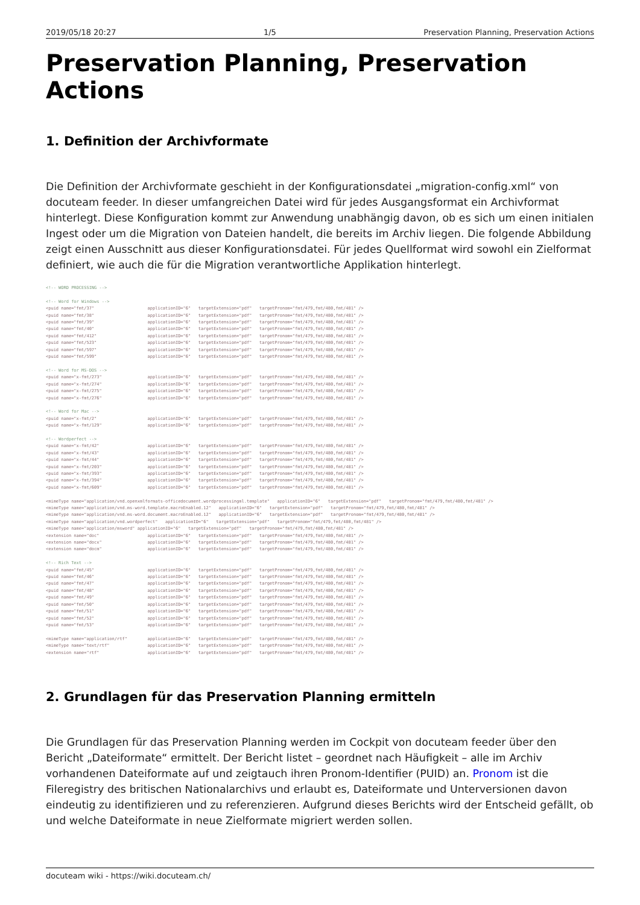2019/05/18 20:27 1/5 Preservation Planning, Preservation Actions
Preservation Planning, Preservation Actions
1. Definition der Archivformate
Die Definition der Archivformate geschieht in der Konfigurationsdatei „migration-config.xml“ von docuteam feeder. In dieser umfangreichen Datei wird für jedes Ausgangsformat ein Archivformat hinterlegt. Diese Konfiguration kommt zur Anwendung unabhängig davon, ob es sich um einen initialen Ingest oder um die Migration von Dateien handelt, die bereits im Archiv liegen. Die folgende Abbildung zeigt einen Ausschnitt aus dieser Konfigurationsdatei. Für jedes Quellformat wird sowohl ein Zielformat definiert, wie auch die für die Migration verantwortliche Applikation hinterlegt.
<!-- WORD PROCESSING --> <!-- Word for Windows --> <puid name="fmt/37" applicationID="6" targetExtension="pdf" targetPronom="fmt/479,fmt/480,fmt/481" /> <puid name="fmt/38" applicationID="6" targetExtension="pdf" targetPronom="fmt/479,fmt/480,fmt/481" /> <puid name="fmt/39" applicationID="6" targetExtension="pdf" targetPronom="fmt/479,fmt/480,fmt/481" /> <puid name="fmt/40" applicationID="6" targetExtension="pdf" targetPronom="fmt/479,fmt/480,fmt/481" /> <puid name="fmt/412" applicationID="6" targetExtension="pdf" targetPronom="fmt/479,fmt/480,fmt/481" /> <puid name="fmt/523" applicationID="6" targetExtension="pdf" targetPronom="fmt/479,fmt/480,fmt/481" /> <puid name="fmt/597" applicationID="6" targetExtension="pdf" targetPronom="fmt/479,fmt/480,fmt/481" /> <puid name="fmt/599" applicationID="6" targetExtension="pdf" targetPronom="fmt/479,fmt/480,fmt/481" /> <!-- Word for MS-DOS --> <puid name="x-fmt/273" applicationID="6" targetExtension="pdf" targetPronom="fmt/479,fmt/480,fmt/481" /> <puid name="x-fmt/274" applicationID="6" targetExtension="pdf" targetPronom="fmt/479,fmt/480,fmt/481" /> <puid name="x-fmt/275" applicationID="6" targetExtension="pdf" targetPronom="fmt/479,fmt/480,fmt/481" /> <puid name="x-fmt/276" applicationID="6" targetExtension="pdf" targetPronom="fmt/479,fmt/480,fmt/481" /> <!-- Word for Mac --> <puid name="x-fmt/2" applicationID="6" targetExtension="pdf" targetPronom="fmt/479,fmt/480,fmt/481" /> <puid name="x-fmt/129" applicationID="6" targetExtension="pdf" targetPronom="fmt/479,fmt/480,fmt/481" /> <!-- Wordperfect --> <puid name="x-fmt/42" applicationID="6" targetExtension="pdf" targetPronom="fmt/479,fmt/480,fmt/481" /> <puid name="x-fmt/43" applicationID="6" targetExtension="pdf" targetPronom="fmt/479,fmt/480,fmt/481" /> <puid name="x-fmt/44" applicationID="6" targetExtension="pdf" targetPronom="fmt/479,fmt/480,fmt/481" /> <puid name="x-fmt/203" applicationID="6" targetExtension="pdf" targetPronom="fmt/479,fmt/480,fmt/481" /> <puid name="x-fmt/393" applicationID="6" targetExtension="pdf" targetPronom="fmt/479,fmt/480,fmt/481" /> <puid name="x-fmt/394" applicationID="6" targetExtension="pdf" targetPronom="fmt/479,fmt/480,fmt/481" /> <puid name="x-fmt/609" applicationID="6" targetExtension="pdf" targetPronom="fmt/479,fmt/480,fmt/481" /> <mimeType name="application/vnd.openxmlformats-officedocument.wordprocessingml.template" applicationID="6" targetExtension="pdf" targetPronom="fmt/479,fmt/480,fmt/481" /> <mimeType name="application/vnd.ms-word.template.macroEnabled.12" applicationID="6" targetExtension="pdf" targetPronom="fmt/479,fmt/480,fmt/481" /> <mimeType name="application/vnd.ms-word.document.macroEnabled.12" applicationID="6" targetExtension="pdf" targetPronom="fmt/479,fmt/480,fmt/481" /> <mimeType name="application/vnd.wordperfect" applicationID="6" targetExtension="pdf" targetPronom="fmt/479,fmt/480,fmt/481" /> <mimeType name="application/msword" applicationID="6" targetExtension="pdf" targetPronom="fmt/479,fmt/480,fmt/481" /> <extension name="doc" applicationID="6" targetExtension="pdf" targetPronom="fmt/479,fmt/480,fmt/481" /> <extension name="docx" applicationID="6" targetExtension="pdf" targetPronom="fmt/479,fmt/480,fmt/481" /> <extension name="docm" applicationID="6" targetExtension="pdf" targetPronom="fmt/479,fmt/480,fmt/481" /> <!-- Rich Text --> <puid name="fmt/45" applicationID="6" targetExtension="pdf" targetPronom="fmt/479,fmt/480,fmt/481" /> <puid name="fmt/46" applicationID="6" targetExtension="pdf" targetPronom="fmt/479,fmt/480,fmt/481" /> <puid name="fmt/47" applicationID="6" targetExtension="pdf" targetPronom="fmt/479,fmt/480,fmt/481" /> <puid name="fmt/48" applicationID="6" targetExtension="pdf" targetPronom="fmt/479,fmt/480,fmt/481" /> <puid name="fmt/49" applicationID="6" targetExtension="pdf" targetPronom="fmt/479,fmt/480,fmt/481" /> <puid name="fmt/50" applicationID="6" targetExtension="pdf" targetPronom="fmt/479,fmt/480,fmt/481" /> <puid name="fmt/51" applicationID="6" targetExtension="pdf" targetPronom="fmt/479,fmt/480,fmt/481" /> <puid name="fmt/52" applicationID="6" targetExtension="pdf" targetPronom="fmt/479,fmt/480,fmt/481" /> <puid name="fmt/53" applicationID="6" targetExtension="pdf" targetPronom="fmt/479,fmt/480,fmt/481" /> <mimeType name="application/rtf" applicationID="6" targetExtension="pdf" targetPronom="fmt/479,fmt/480,fmt/481" /> <mimeType name="text/rtf" applicationID="6" targetExtension="pdf" targetPronom="fmt/479,fmt/480,fmt/481" /> <extension name="rtf" applicationID="6" targetExtension="pdf" targetPronom="fmt/479,fmt/480,fmt/481" />
2. Grundlagen für das Preservation Planning ermitteln
Die Grundlagen für das Preservation Planning werden im Cockpit von docuteam feeder über den Bericht „Dateiformate“ ermittelt. Der Bericht listet – geordnet nach Häufigkeit – alle im Archiv vorhandenen Dateiformate auf und zeigtauch ihren Pronom-Identifier (PUID) an. Pronom ist die Fileregistry des britischen Nationalarchivs und erlaubt es, Dateiformate und Unterversionen davon eindeutig zu identifizieren und zu referenzieren. Aufgrund dieses Berichts wird der Entscheid gefällt, ob und welche Dateiformate in neue Zielformate migriert werden sollen.
docuteam wiki - https://wiki.docuteam.ch/